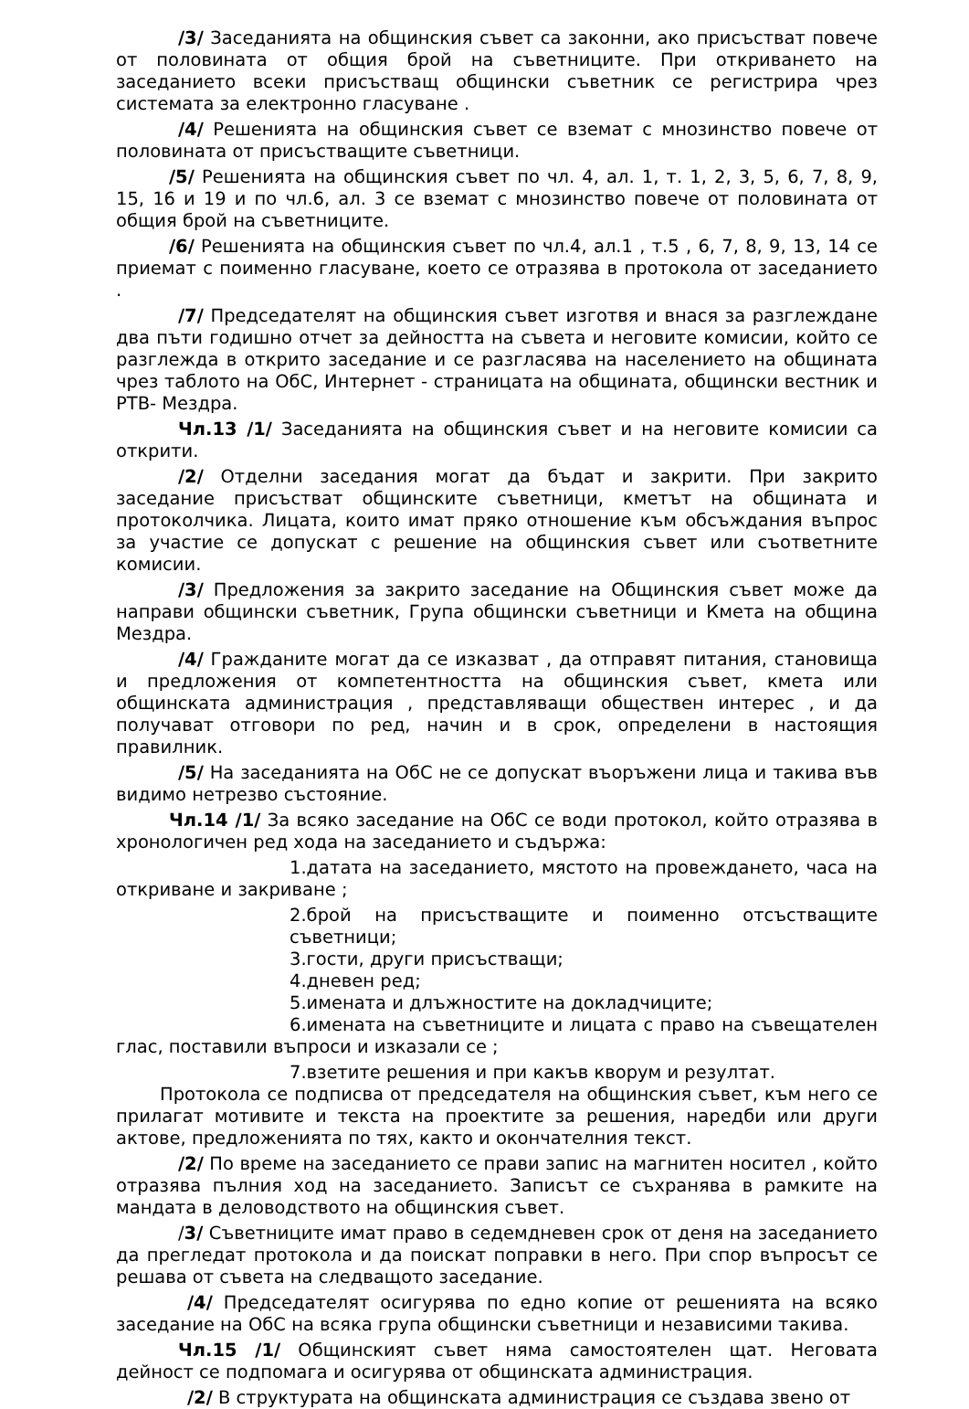/3/ Заседанията на общинския съвет са законни, ако присъстват повече от половината от общия брой на съветниците. При откриването на заседанието всеки присъстващ общински съветник се регистрира чрез системата за електронно гласуване .
/4/ Решенията на общинския съвет се вземат с мнозинство повече от половината от присъстващите съветници.
/5/ Решенията на общинския съвет по чл. 4, ал. 1, т. 1, 2, 3, 5, 6, 7, 8, 9, 15, 16 и 19 и по чл.6, ал. 3 се вземат с мнозинство повече от половината от общия брой на съветниците.
/6/ Решенията на общинския съвет по чл.4, ал.1 , т.5 , 6, 7, 8, 9, 13, 14 се приемат с поименно гласуване, което се отразява в протокола от заседанието .
/7/ Председателят на общинския съвет изготвя и внася за разглеждане два пъти годишно отчет за дейността на съвета и неговите комисии, който се разглежда в открито заседание и се разгласява на населението на общината чрез таблото на ОбС, Интернет - страницата на общината, общински вестник и РТВ- Мездра.
Чл.13 /1/ Заседанията на общинския съвет и на неговите комисии са открити.
/2/ Отделни заседания могат да бъдат и закрити. При закрито заседание присъстват общинските съветници, кметът на общината и протоколчика. Лицата, които имат пряко отношение към обсъждания въпрос за участие се допускат с решение на общинския съвет или съответните комисии.
/3/ Предложения за закрито заседание на Общинския съвет може да направи общински съветник, Група общински съветници и Кмета на община Мездра.
/4/ Гражданите могат да се изказват , да отправят питания, становища и предложения от компетентността на общинския съвет, кмета или общинската администрация , представляващи обществен интерес , и да получават отговори по ред, начин и в срок, определени в настоящия правилник.
/5/ На заседанията на ОбС не се допускат въоръжени лица и такива във видимо нетрезво състояние.
Чл.14 /1/ За всяко заседание на ОбС се води протокол, който отразява в хронологичен ред хода на заседанието и съдържа:
1.датата на заседанието, мястото на провеждането, часа на откриване и закриване ;
2.брой на присъстващите и поименно отсъстващите съветници;
3.гости, други присъстващи;
4.дневен ред;
5.имената и длъжностите на докладчиците;
6.имената на съветниците и лицата с право на съвещателен глас, поставили въпроси и изказали се ;
7.взетите решения и при какъв кворум и резултат.
Протокола се подписва от председателя на общинския съвет, към него се прилагат мотивите и текста на проектите за решения, наредби или други актове, предложенията по тях, както и окончателния текст.
/2/ По време на заседанието се прави запис на магнитен носител , който отразява пълния ход на заседанието. Записът се съхранява в рамките на мандата в деловодството на общинския съвет.
/3/ Съветниците имат право в седемдневен срок от деня на заседанието да прегледат протокола и да поискат поправки в него. При спор въпросът се решава от съвета на следващото заседание.
/4/ Председателят осигурява по едно копие от решенията на всяко заседание на ОбС на всяка група общински съветници и независими такива.
Чл.15 /1/ Общинският съвет няма самостоятелен щат. Неговата дейност се подпомага и осигурява от общинската администрация.
/2/ В структурата на общинската администрация се създава звено от